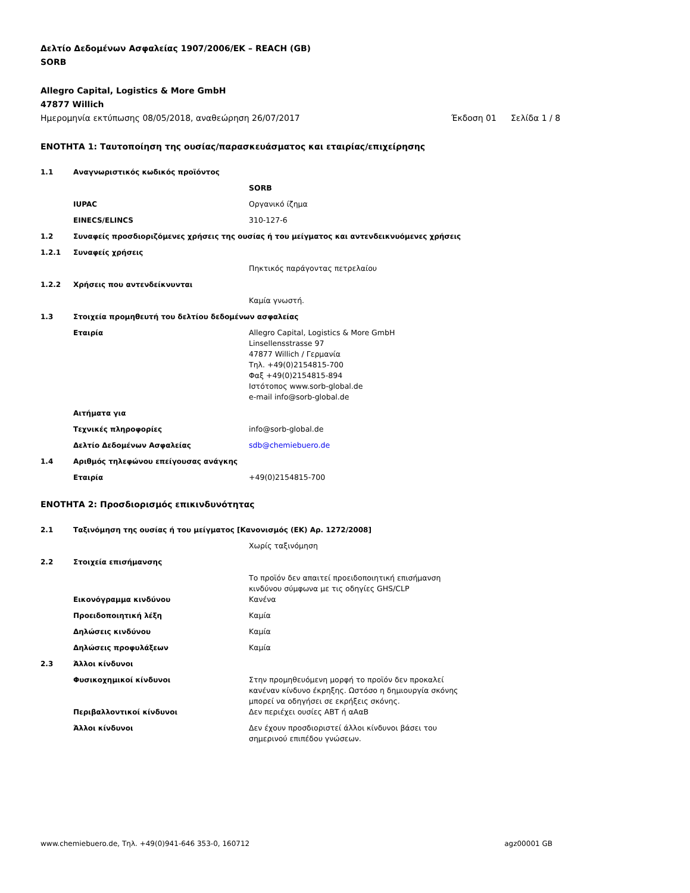Δελτίο Δεδομένων Ασφαλείας 1907/2006/ΕΚ – REACH (GB)
SORB
Allegro Capital, Logistics & More GmbH
47877 Willich
Ημερομηνία εκτύπωσης 08/05/2018, αναθεώρηση 26/07/2017 Έκδοση 01 Σελίδα 1 / 8
ΕΝΟΤΗΤΑ 1: Ταυτοποίηση της ουσίας/παρασκευάσματος και εταιρίας/επιχείρησης
1.1 Αναγνωριστικός κωδικός προϊόντος
SORB
IUPAC Οργανικό ίζημα
EINECS/ELINCS 310-127-6
1.2 Συναφείς προσδιοριζόμενες χρήσεις της ουσίας ή του μείγματος και αντενδεικνυόμενες χρήσεις
1.2.1 Συναφείς χρήσεις
Πηκτικός παράγοντας πετρελαίου
1.2.2 Χρήσεις που αντενδείκνυνται
Καμία γνωστή.
1.3 Στοιχεία προμηθευτή του δελτίου δεδομένων ασφαλείας
Εταιρία Allegro Capital, Logistics & More GmbH
Linsellensstrasse 97
47877 Willich / Γερμανία
Τηλ. +49(0)2154815-700
Φαξ +49(0)2154815-894
Ιστότοπος www.sorb-global.de
e-mail info@sorb-global.de
Αιτήματα για
Τεχνικές πληροφορίες info@sorb-global.de
Δελτίο Δεδομένων Ασφαλείας sdb@chemiebuero.de
1.4 Αριθμός τηλεφώνου επείγουσας ανάγκης
Εταιρία +49(0)2154815-700
ΕΝΟΤΗΤΑ 2: Προσδιορισμός επικινδυνότητας
2.1 Ταξινόμηση της ουσίας ή του μείγματος [Κανονισμός (ΕΚ) Αρ. 1272/2008]
Χωρίς ταξινόμηση
2.2 Στοιχεία επισήμανσης
Το προϊόν δεν απαιτεί προειδοποιητική επισήμανση κινδύνου σύμφωνα με τις οδηγίες GHS/CLP
Εικονόγραμμα κινδύνου Κανένα
Προειδοποιητική λέξη Καμία
Δηλώσεις κινδύνου Καμία
Δηλώσεις προφυλάξεων Καμία
2.3 Άλλοι κίνδυνοι
Φυσικοχημικοί κίνδυνοι Στην προμηθευόμενη μορφή το προϊόν δεν προκαλεί κανέναν κίνδυνο έκρηξης. Ωστόσο η δημιουργία σκόνης μπορεί να οδηγήσει σε εκρήξεις σκόνης.
Περιβαλλοντικοί κίνδυνοι Δεν περιέχει ουσίες ΑΒΤ ή αΑαΒ
Άλλοι κίνδυνοι Δεν έχουν προσδιοριστεί άλλοι κίνδυνοι βάσει του σημερινού επιπέδου γνώσεων.
www.chemiebuero.de, Τηλ. +49(0)941-646 353-0, 160712 agz00001 GB